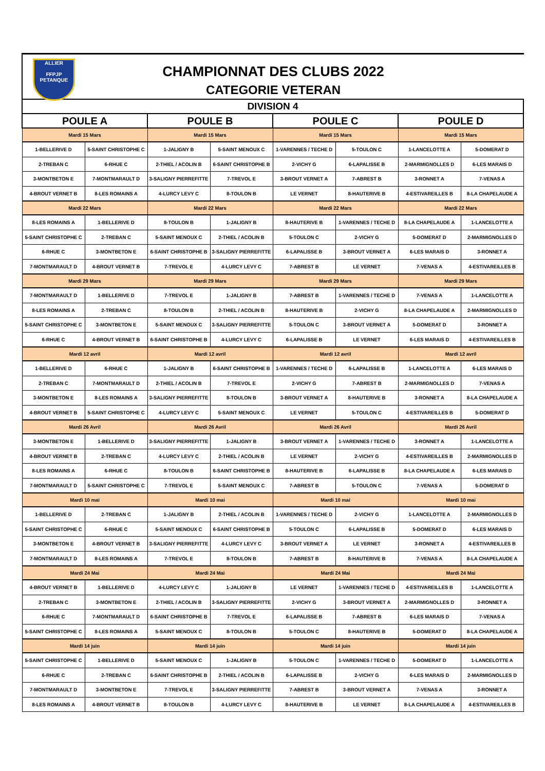ALLIER
FFPJP
PETANQUE
CHAMPIONNAT DES CLUBS 2022
CATEGORIE VETERAN
| DIVISION 4 | | | | | | | |
| --- | --- | --- | --- | --- | --- | --- | --- |
| POULE A | | POULE B | | POULE C | | POULE D | |
| Mardi 15 Mars | | Mardi 15 Mars | | Mardi 15 Mars | | Mardi 15 Mars | |
| 1-BELLERIVE D | 5-SAINT CHRISTOPHE C | 1-JALIGNY B | 5-SAINT MENOUX C | 1-VARENNES / TECHE D | 5-TOULON C | 1-LANCELOTTE A | 5-DOMERAT D |
| 2-TREBAN C | 6-RHUE C | 2-THIEL / ACOLIN B | 6-SAINT CHRISTOPHE B | 2-VICHY G | 6-LAPALISSE B | 2-MARMIGNOLLES D | 6-LES MARAIS D |
| 3-MONTBETON E | 7-MONTMARAULT D | 3-SALIGNY PIERREFITTE | 7-TREVOL E | 3-BROUT VERNET A | 7-ABREST B | 3-RONNET A | 7-VENAS A |
| 4-BROUT VERNET B | 8-LES ROMAINS A | 4-LURCY LEVY C | 8-TOULON B | LE VERNET | 8-HAUTERIVE B | 4-ESTIVAREILLES B | 8-LA CHAPELAUDE A |
| Mardi 22 Mars | | Mardi 22 Mars | | Mardi 22 Mars | | Mardi 22 Mars | |
| 8-LES ROMAINS A | 1-BELLERIVE D | 8-TOULON B | 1-JALIGNY B | 8-HAUTERIVE B | 1-VARENNES / TECHE D | 8-LA CHAPELAUDE A | 1-LANCELOTTE A |
| 5-SAINT CHRISTOPHE C | 2-TREBAN C | 5-SAINT MENOUX C | 2-THIEL / ACOLIN B | 5-TOULON C | 2-VICHY G | 5-DOMERAT D | 2-MARMIGNOLLES D |
| 6-RHUE C | 3-MONTBETON E | 6-SAINT CHRISTOPHE B | 3-SALIGNY PIERREFITTE | 6-LAPALISSE B | 3-BROUT VERNET A | 6-LES MARAIS D | 3-RONNET A |
| 7-MONTMARAULT D | 4-BROUT VERNET B | 7-TREVOL E | 4-LURCY LEVY C | 7-ABREST B | LE VERNET | 7-VENAS A | 4-ESTIVAREILLES B |
| Mardi 29 Mars | | Mardi 29 Mars | | Mardi 29 Mars | | Mardi 29 Mars | |
| 7-MONTMARAULT D | 1-BELLERIVE D | 7-TREVOL E | 1-JALIGNY B | 7-ABREST B | 1-VARENNES / TECHE D | 7-VENAS A | 1-LANCELOTTE A |
| 8-LES ROMAINS A | 2-TREBAN C | 8-TOULON B | 2-THIEL / ACOLIN B | 8-HAUTERIVE B | 2-VICHY G | 8-LA CHAPELAUDE A | 2-MARMIGNOLLES D |
| 5-SAINT CHRISTOPHE C | 3-MONTBETON E | 5-SAINT MENOUX C | 3-SALIGNY PIERREFITTE | 5-TOULON C | 3-BROUT VERNET A | 5-DOMERAT D | 3-RONNET A |
| 6-RHUE C | 4-BROUT VERNET B | 6-SAINT CHRISTOPHE B | 4-LURCY LEVY C | 6-LAPALISSE B | LE VERNET | 6-LES MARAIS D | 4-ESTIVAREILLES B |
| Mardi 12 avril | | Mardi 12 avril | | Mardi 12 avril | | Mardi 12 avril | |
| 1-BELLERIVE D | 6-RHUE C | 1-JALIGNY B | 6-SAINT CHRISTOPHE B | 1-VARENNES / TECHE D | 6-LAPALISSE B | 1-LANCELOTTE A | 6-LES MARAIS D |
| 2-TREBAN C | 7-MONTMARAULT D | 2-THIEL / ACOLIN B | 7-TREVOL E | 2-VICHY G | 7-ABREST B | 2-MARMIGNOLLES D | 7-VENAS A |
| 3-MONTBETON E | 8-LES ROMAINS A | 3-SALIGNY PIERREFITTE | 8-TOULON B | 3-BROUT VERNET A | 8-HAUTERIVE B | 3-RONNET A | 8-LA CHAPELAUDE A |
| 4-BROUT VERNET B | 5-SAINT CHRISTOPHE C | 4-LURCY LEVY C | 5-SAINT MENOUX C | LE VERNET | 5-TOULON C | 4-ESTIVAREILLES B | 5-DOMERAT D |
| Mardi 26 Avril | | Mardi 26 Avril | | Mardi 26 Avril | | Mardi 26 Avril | |
| 3-MONTBETON E | 1-BELLERIVE D | 3-SALIGNY PIERREFITTE | 1-JALIGNY B | 3-BROUT VERNET A | 1-VARENNES / TECHE D | 3-RONNET A | 1-LANCELOTTE A |
| 4-BROUT VERNET B | 2-TREBAN C | 4-LURCY LEVY C | 2-THIEL / ACOLIN B | LE VERNET | 2-VICHY G | 4-ESTIVAREILLES B | 2-MARMIGNOLLES D |
| 8-LES ROMAINS A | 6-RHUE C | 8-TOULON B | 6-SAINT CHRISTOPHE B | 8-HAUTERIVE B | 6-LAPALISSE B | 8-LA CHAPELAUDE A | 6-LES MARAIS D |
| 7-MONTMARAULT D | 5-SAINT CHRISTOPHE C | 7-TREVOL E | 5-SAINT MENOUX C | 7-ABREST B | 5-TOULON C | 7-VENAS A | 5-DOMERAT D |
| Mardi 10 mai | | Mardi 10 mai | | Mardi 10 mai | | Mardi 10 mai | |
| 1-BELLERIVE D | 2-TREBAN C | 1-JALIGNY B | 2-THIEL / ACOLIN B | 1-VARENNES / TECHE D | 2-VICHY G | 1-LANCELOTTE A | 2-MARMIGNOLLES D |
| 5-SAINT CHRISTOPHE C | 6-RHUE C | 5-SAINT MENOUX C | 6-SAINT CHRISTOPHE B | 5-TOULON C | 6-LAPALISSE B | 5-DOMERAT D | 6-LES MARAIS D |
| 3-MONTBETON E | 4-BROUT VERNET B | 3-SALIGNY PIERREFITTE | 4-LURCY LEVY C | 3-BROUT VERNET A | LE VERNET | 3-RONNET A | 4-ESTIVAREILLES B |
| 7-MONTMARAULT D | 8-LES ROMAINS A | 7-TREVOL E | 8-TOULON B | 7-ABREST B | 8-HAUTERIVE B | 7-VENAS A | 8-LA CHAPELAUDE A |
| Mardi 24 Mai | | Mardi 24 Mai | | Mardi 24 Mai | | Mardi 24 Mai | |
| 4-BROUT VERNET B | 1-BELLERIVE D | 4-LURCY LEVY C | 1-JALIGNY B | LE VERNET | 1-VARENNES / TECHE D | 4-ESTIVAREILLES B | 1-LANCELOTTE A |
| 2-TREBAN C | 3-MONTBETON E | 2-THIEL / ACOLIN B | 3-SALIGNY PIERREFITTE | 2-VICHY G | 3-BROUT VERNET A | 2-MARMIGNOLLES D | 3-RONNET A |
| 6-RHUE C | 7-MONTMARAULT D | 6-SAINT CHRISTOPHE B | 7-TREVOL E | 6-LAPALISSE B | 7-ABREST B | 6-LES MARAIS D | 7-VENAS A |
| 5-SAINT CHRISTOPHE C | 8-LES ROMAINS A | 5-SAINT MENOUX C | 8-TOULON B | 5-TOULON C | 8-HAUTERIVE B | 5-DOMERAT D | 8-LA CHAPELAUDE A |
| Mardi 14 juin | | Mardi 14 juin | | Mardi 14 juin | | Mardi 14 juin | |
| 5-SAINT CHRISTOPHE C | 1-BELLERIVE D | 5-SAINT MENOUX C | 1-JALIGNY B | 5-TOULON C | 1-VARENNES / TECHE D | 5-DOMERAT D | 1-LANCELOTTE A |
| 6-RHUE C | 2-TREBAN C | 6-SAINT CHRISTOPHE B | 2-THIEL / ACOLIN B | 6-LAPALISSE B | 2-VICHY G | 6-LES MARAIS D | 2-MARMIGNOLLES D |
| 7-MONTMARAULT D | 3-MONTBETON E | 7-TREVOL E | 3-SALIGNY PIERREFITTE | 7-ABREST B | 3-BROUT VERNET A | 7-VENAS A | 3-RONNET A |
| 8-LES ROMAINS A | 4-BROUT VERNET B | 8-TOULON B | 4-LURCY LEVY C | 8-HAUTERIVE B | LE VERNET | 8-LA CHAPELAUDE A | 4-ESTIVAREILLES B |